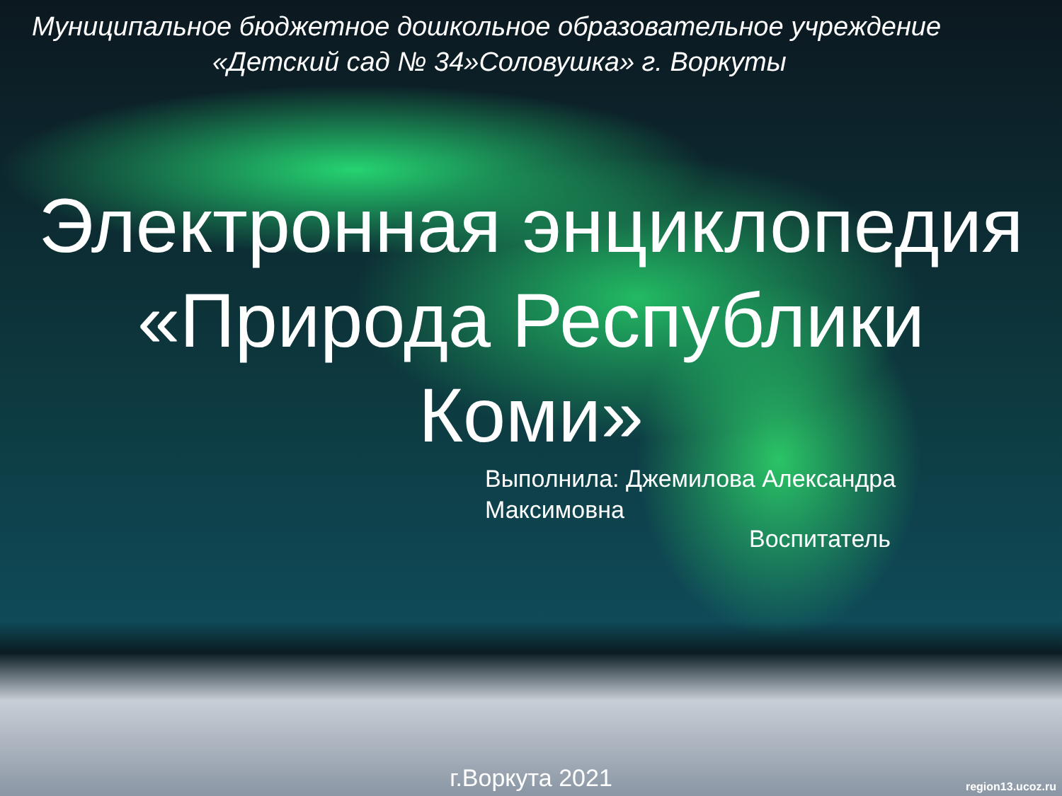Муниципальное бюджетное дошкольное образовательное учреждение
«Детский сад № 34»Соловушка» г. Воркуты
Электронная энциклопедия
«Природа Республики
Коми»
Выполнила: Джемилова Александра
Максимовна
Воспитатель
г.Воркута 2021 region13.ucoz.ru